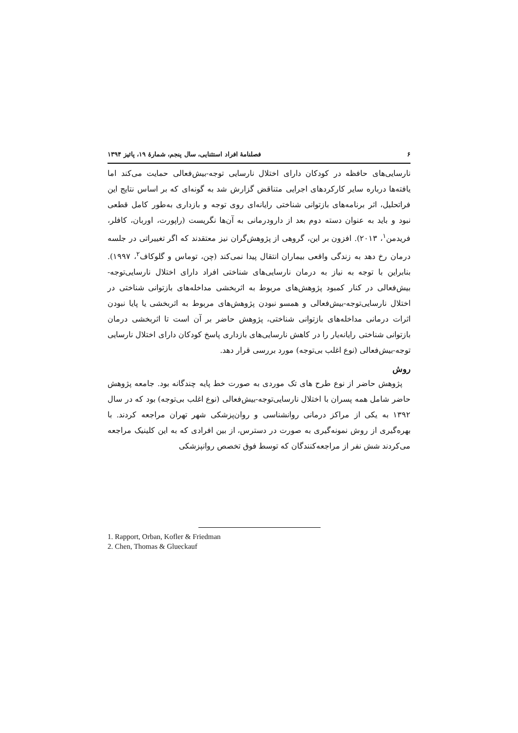۶ فصلنامۀ افراد استثنایی، سال پنجم، شمارۀ ۱۹، پائیز ۱۳۹۴
نارسایی‌های حافظه در کودکان دارای اختلال نارسایی توجه-بیش‌فعالی حمایت می‌کند اما یافته‌ها درباره سایر کارکردهای اجرایی متناقض گزارش شد به گونه‌ای که بر اساس نتایج این فراتحلیل، اثر برنامه‌های بازتوانی شناختی رایانه‌ای روی توجه و بازداری به‌طور کامل قطعی نبود و باید به عنوان دسته دوم بعد از دارودرمانی به آن‌ها نگریست (راپورت، اوربان، کافلر، فریدمن<sup>۱</sup>، ۲۰۱۳). افزون بر این، گروهی از پژوهش‌گران نیز معتقدند که اگر تغییراتی در جلسه درمان رخ دهد به زندگی واقعی بیماران انتقال پیدا نمی‌کند (چن، توماس و گلوکاف<sup>۲</sup>، ۱۹۹۷). بنابراین با توجه به نیاز به درمان نارسایی‌های شناختی افراد دارای اختلال نارسایی‌توجه-بیش‌فعالی در کنار کمبود پژوهش‌های مربوط به اثربخشی مداخله‌های بازتوانی شناختی در اختلال نارسایی‌توجه-بیش‌فعالی و همسو نبودن پژوهش‌های مربوط به اثربخشی یا پایا نبودن اثرات درمانی مداخله‌های بازتوانی شناختی، پژوهش حاضر بر آن است تا اثربخشی درمان بازتوانی شناختی رایانه‌یار را در کاهش نارسایی‌های بازداری پاسخ کودکان دارای اختلال نارسایی توجه-بیش‌فعالی (نوع اغلب بی‌توجه) مورد بررسی قرار دهد.
روش
پژوهش حاضر از نوع طرح های تک موردی به صورت خط پایه چندگانه بود. جامعه پژوهش حاضر شامل همه پسران با اختلال نارسایی‌توجه-بیش‌فعالی (نوع اغلب بی‌توجه) بود که در سال ۱۳۹۲ به یکی از مراکز درمانی روانشناسی و روان‌پزشکی شهر تهران مراجعه کردند. با بهره‌گیری از روش نمونه‌گیری به صورت در دسترس، از بین افرادی که به این کلینیک مراجعه می‌کردند شش نفر از مراجعه‌کنندگان که توسط فوق تخصص روانپزشکی
1. Rapport, Orban, Kofler & Friedman
2. Chen, Thomas & Glueckauf